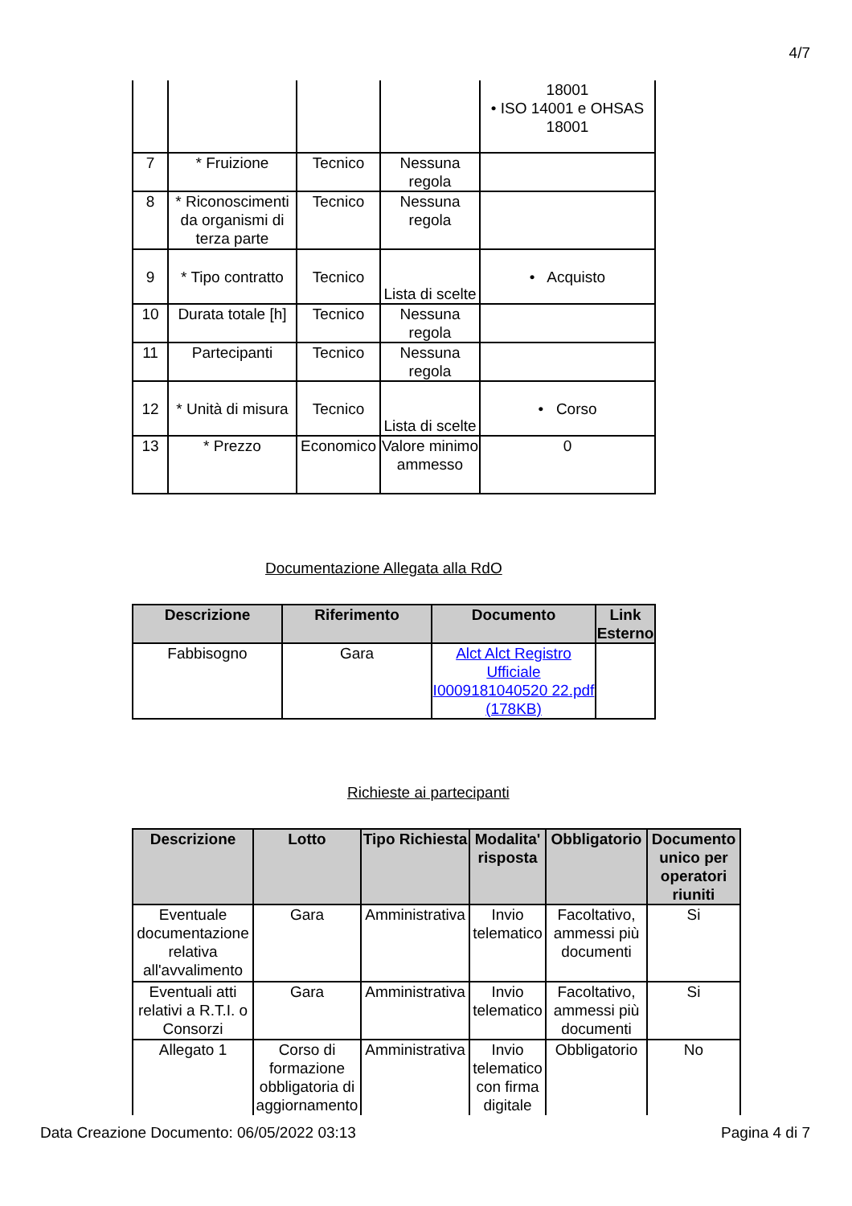4/7
| | | | | 18001 • ISO 14001 e OHSAS 18001 |
| 7 | * Fruizione | Tecnico | Nessuna regola | |
| 8 | * Riconoscimenti da organismi di terza parte | Tecnico | Nessuna regola | |
| 9 | * Tipo contratto | Tecnico | Lista di scelte | • Acquisto |
| 10 | Durata totale [h] | Tecnico | Nessuna regola | |
| 11 | Partecipanti | Tecnico | Nessuna regola | |
| 12 | * Unità di misura | Tecnico | Lista di scelte | • Corso |
| 13 | * Prezzo | Economico | Valore minimo ammesso | 0 |
Documentazione Allegata alla RdO
| Descrizione | Riferimento | Documento | Link Esterno |
| --- | --- | --- | --- |
| Fabbisogno | Gara | Alct Alct Registro Ufficiale I0009181040520 22.pdf (178KB) | |
Richieste ai partecipanti
| Descrizione | Lotto | Tipo Richiesta | Modalita' risposta | Obbligatorio | Documento unico per operatori riuniti |
| --- | --- | --- | --- | --- | --- |
| Eventuale documentazione relativa all'avvalimento | Gara | Amministrativa | Invio telematico | Facoltativo, ammessi più documenti | Si |
| Eventuali atti relativi a R.T.I. o Consorzi | Gara | Amministrativa | Invio telematico | Facoltativo, ammessi più documenti | Si |
| Allegato 1 | Corso di formazione obbligatoria di aggiornamento | Amministrativa | Invio telematico con firma digitale | Obbligatorio | No |
Data Creazione Documento: 06/05/2022 03:13 Pagina 4 di 7